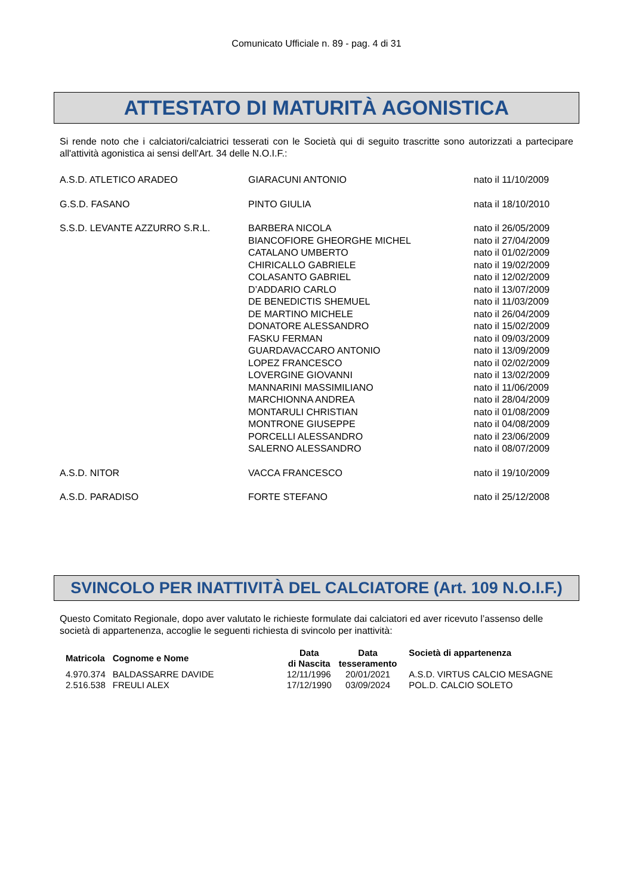Comunicato Ufficiale n. 89 - pag. 4 di 31
ATTESTATO DI MATURITÀ AGONISTICA
Si rende noto che i calciatori/calciatrici tesserati con le Società qui di seguito trascritte sono autorizzati a partecipare all'attività agonistica ai sensi dell'Art. 34 delle N.O.I.F.:
| A.S.D. ATLETICO ARADEO | GIARACUNI ANTONIO | nato il 11/10/2009 |
| G.S.D. FASANO | PINTO GIULIA | nata il 18/10/2010 |
| S.S.D. LEVANTE AZZURRO S.R.L. | BARBERA NICOLA | nato il 26/05/2009 |
| | BIANCOFIORE GHEORGHE MICHEL | nato il 27/04/2009 |
| | CATALANO UMBERTO | nato il 01/02/2009 |
| | CHIRICALLO GABRIELE | nato il 19/02/2009 |
| | COLASANTO GABRIEL | nato il 12/02/2009 |
| | D’ADDARIO CARLO | nato il 13/07/2009 |
| | DE BENEDICTIS SHEMUEL | nato il 11/03/2009 |
| | DE MARTINO MICHELE | nato il 26/04/2009 |
| | DONATORE ALESSANDRO | nato il 15/02/2009 |
| | FASKU FERMAN | nato il 09/03/2009 |
| | GUARDAVACCARO ANTONIO | nato il 13/09/2009 |
| | LOPEZ FRANCESCO | nato il 02/02/2009 |
| | LOVERGINE GIOVANNI | nato il 13/02/2009 |
| | MANNARINI MASSIMILIANO | nato il 11/06/2009 |
| | MARCHIONNA ANDREA | nato il 28/04/2009 |
| | MONTARULI CHRISTIAN | nato il 01/08/2009 |
| | MONTRONE GIUSEPPE | nato il 04/08/2009 |
| | PORCELLI ALESSANDRO | nato il 23/06/2009 |
| | SALERNO ALESSANDRO | nato il 08/07/2009 |
| A.S.D. NITOR | VACCA FRANCESCO | nato il 19/10/2009 |
| A.S.D. PARADISO | FORTE STEFANO | nato il 25/12/2008 |
SVINCOLO PER INATTIVITÀ DEL CALCIATORE (Art. 109 N.O.I.F.)
Questo Comitato Regionale, dopo aver valutato le richieste formulate dai calciatori ed aver ricevuto l’assenso delle società di appartenenza, accoglie le seguenti richiesta di svincolo per inattività:
| Matricola | Cognome e Nome | Data di Nascita | Data tesseramento | Società di appartenenza |
| --- | --- | --- | --- | --- |
| 4.970.374 | BALDASSARRE DAVIDE | 12/11/1996 | 20/01/2021 | A.S.D. VIRTUS CALCIO MESAGNE |
| 2.516.538 | FREULI ALEX | 17/12/1990 | 03/09/2024 | POL.D. CALCIO SOLETO |